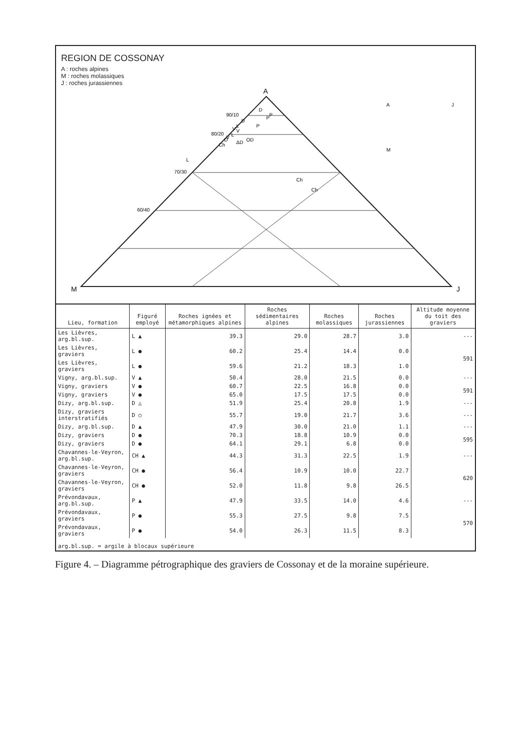REGION DE COSSONAY
A : roches alpines
M : roches molassiques
J : roches jurassiennes
A
M
J
90/10
80/20
70/30
60/40
D
D
L
V
V
L
V
D
P
P
P
ΔD
OD
Ch
L
Ch
Ch
A
M
J
| Lieu, formation | Figuré employé | Roches ignées et métamorphiques alpines | Roches sédimentaires alpines | Roches molassiques | Roches jurassiennes | Altitude moyenne du toit des graviers |
| --- | --- | --- | --- | --- | --- | --- |
| Les Lièvres, arg.bl.sup. | L ▲ | 39.3 | 29.0 | 28.7 | 3.0 | --- |
| Les Lièvres, graviers | L ● | 60.2 | 25.4 | 14.4 | 0.0 | 591 |
| Les Lièvres, graviers | L ● | 59.6 | 21.2 | 18.3 | 1.0 | |
| Vigny, arg.bl.sup. | V ▲ | 50.4 | 28.0 | 21.5 | 0.0 | --- |
| Vigny, graviers | V ● | 60.7 | 22.5 | 16.8 | 0.0 | 591 |
| Vigny, graviers | V ● | 65.0 | 17.5 | 17.5 | 0.0 | |
| Dizy, arg.bl.sup. | D △ | 51.9 | 25.4 | 20.8 | 1.9 | --- |
| Dizy, graviers interstratifiés | D ○ | 55.7 | 19.0 | 21.7 | 3.6 | --- |
| Dizy, arg.bl.sup. | D ▲ | 47.9 | 30.0 | 21.0 | 1.1 | --- |
| Dizy, graviers | D ● | 70.3 | 18.8 | 10.9 | 0.0 | 595 |
| Dizy, graviers | D ● | 64.1 | 29.1 | 6.8 | 0.0 | |
| Chavannes-le-Veyron, arg.bl.sup. | CH ▲ | 44.3 | 31.3 | 22.5 | 1.9 | --- |
| Chavannes-le-Veyron, graviers | CH ● | 56.4 | 10.9 | 10.0 | 22.7 | 620 |
| Chavannes-le-Veyron, graviers | CH ● | 52.0 | 11.8 | 9.8 | 26.5 | |
| Prévondavaux, arg.bl.sup. | P ▲ | 47.9 | 33.5 | 14.0 | 4.6 | --- |
| Prévondavaux, graviers | P ● | 55.3 | 27.5 | 9.8 | 7.5 | 570 |
| Prévondavaux, graviers | P ● | 54.0 | 26.3 | 11.5 | 8.3 | |
| arg.bl.sup. = argile à blocaux supérieure | | | | | | |
Figure 4. – Diagramme pétrographique des graviers de Cossonay et de la moraine supérieure.